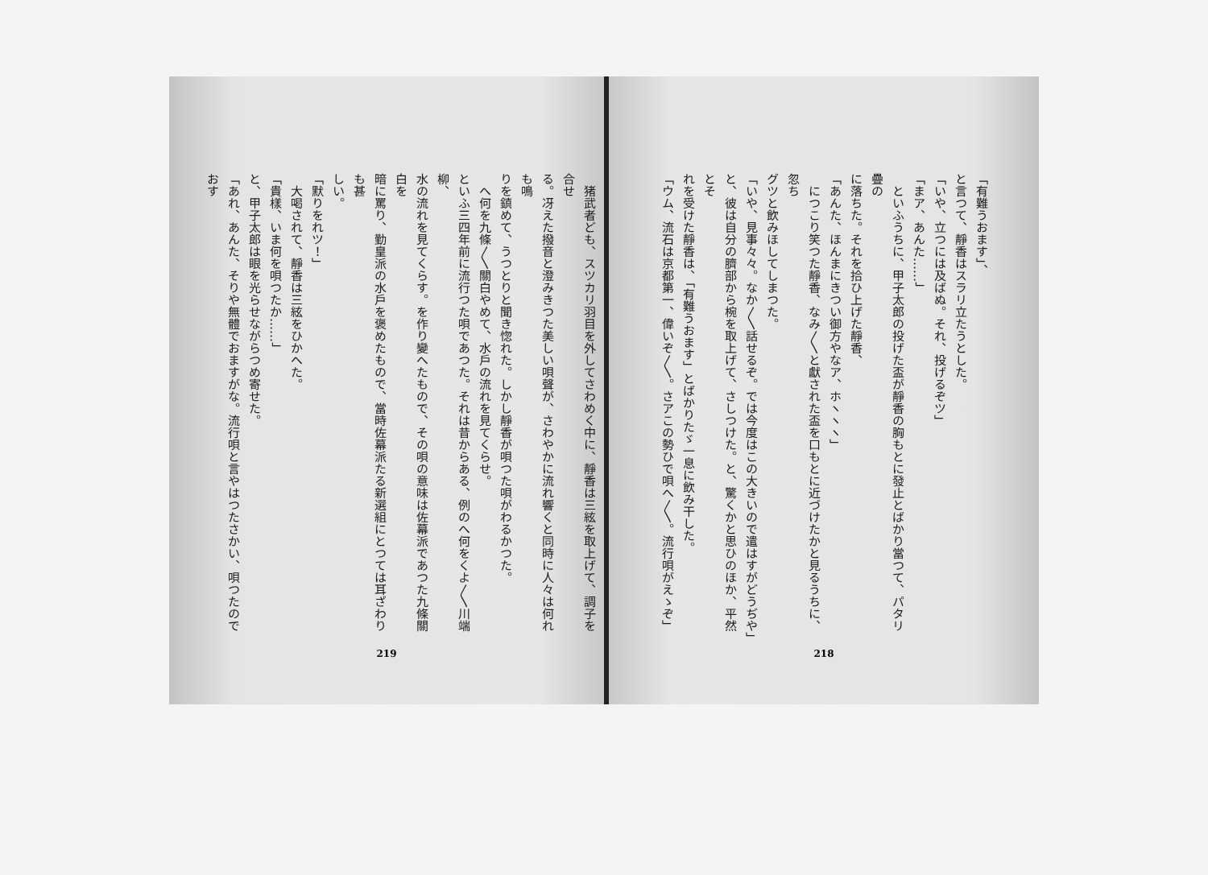「有難うおます」、
と言つて、靜香はスラリ立たうとした。
「いや、立つには及ばぬ。それ、投げるぞツ」
「まア、あんた……」
　といふうちに、甲子太郎の投げた盃が靜香の胸もとに發止とばかり當つて、パタリ疊の
に落ちた。それを拾ひ上げた靜香、
「あんた、ほんまにきつい御方やなア、ホヽヽヽ」
　につこり笑つた靜香、なみ〳〵と獻された盃を口もとに近づけたかと見るうちに、忽ち
グツと飲みほしてしまつた。
「いや、見事々々。なか〳〵話せるぞ。では今度はこの大きいので遣はすがどうぢや」
と、彼は自分の臍部から椀を取上げて、さしつけた。と、驚くかと思ひのほか、平然とそ
れを受けた靜香は、「有難うおます」とばかりたゞ一息に飲み干した。
「ウム、流石は京都第一、偉いぞ〳〵。さアこの勢ひで唄へ〳〵。流行唄がえゝぞ」
218
　猪武者ども、スツカリ羽目を外してさわめく中に、靜香は三絃を取上げて、調子を合せ
る。冴えた撥音と澄みきつた美しい唄聲が、さわやかに流れ響くと同時に人々は何れも鳴
りを鎮めて、うつとりと聞き惚れた。しかし靜香が唄つた唄がわるかつた。
　へ何を九條〳〵關白やめて、水戶の流れを見てくらせ。
といふ三四年前に流行つた唄であつた。それは昔からある、例のへ何をくよ〳〵川端柳、
水の流れを見てくらす。を作り變へたもので、その唄の意味は佐幕派であつた九條關白を
暗に罵り、勤皇派の水戶を褒めたもので、當時佐幕派たる新選組にとつては耳ざわりも甚
しい。
「默りをれツ！」
　大喝されて、靜香は三絃をひかへた。
「貴樣、いま何を唄つたか……」
と、甲子太郎は眼を光らせながらつめ寄せた。
「あれ、あんた、そりや無體でおますがな。流行唄と言やはつたさかい、唄つたのでおす
219